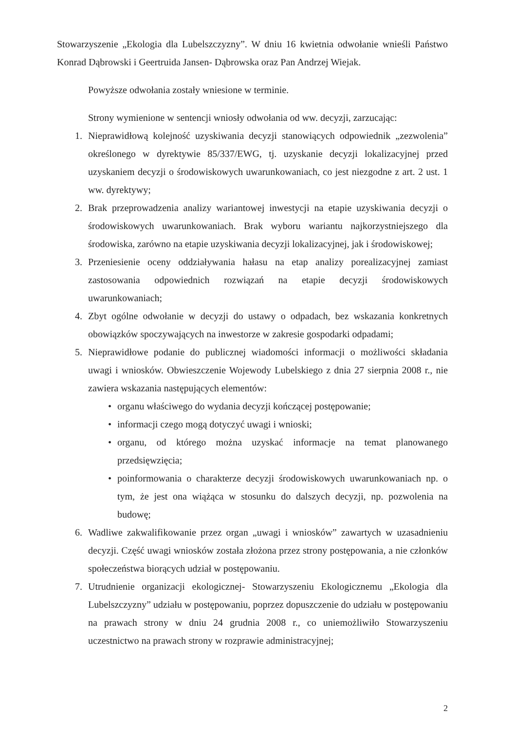Stowarzyszenie „Ekologia dla Lubelszczyzny”. W dniu 16 kwietnia odwołanie wnieśli Państwo Konrad Dąbrowski i Geertruida Jansen- Dąbrowska oraz Pan Andrzej Wiejak.
Powyższe odwołania zostały wniesione w terminie.
Strony wymienione w sentencji wniosły odwołania od ww. decyzji, zarzucając:
1. Nieprawidłową kolejność uzyskiwania decyzji stanowiących odpowiednik „zezwolenia” określonego w dyrektywie 85/337/EWG, tj. uzyskanie decyzji lokalizacyjnej przed uzyskaniem decyzji o środowiskowych uwarunkowaniach, co jest niezgodne z art. 2 ust. 1 ww. dyrektywy;
2. Brak przeprowadzenia analizy wariantowej inwestycji na etapie uzyskiwania decyzji o środowiskowych uwarunkowaniach. Brak wyboru wariantu najkorzystniejszego dla środowiska, zarówno na etapie uzyskiwania decyzji lokalizacyjnej, jak i środowiskowej;
3. Przeniesienie oceny oddziaływania hałasu na etap analizy porealizacyjnej zamiast zastosowania odpowiednich rozwiązań na etapie decyzji środowiskowych uwarunkowaniach;
4. Zbyt ogólne odwołanie w decyzji do ustawy o odpadach, bez wskazania konkretnych obowiązków spoczywających na inwestorze w zakresie gospodarki odpadami;
5. Nieprawidłowe podanie do publicznej wiadomości informacji o możliwości składania uwagi i wniosków. Obwieszczenie Wojewody Lubelskiego z dnia 27 sierpnia 2008 r., nie zawiera wskazania następujących elementów:
• organu właściwego do wydania decyzji kończącej postępowanie;
• informacji czego mogą dotyczyć uwagi i wnioski;
• organu, od którego można uzyskać informacje na temat planowanego przedsięwzięcia;
• poinformowania o charakterze decyzji środowiskowych uwarunkowaniach np. o tym, że jest ona wiążąca w stosunku do dalszych decyzji, np. pozwolenia na budowę;
6. Wadliwe zakwalifikowanie przez organ „uwagi i wniosków” zawartych w uzasadnieniu decyzji. Część uwagi wniosków została złożona przez strony postępowania, a nie członków społeczeństwa biorących udział w postępowaniu.
7. Utrudnienie organizacji ekologicznej- Stowarzyszeniu Ekologicznemu „Ekologia dla Lubelszczyzny” udziału w postępowaniu, poprzez dopuszczenie do udziału w postępowaniu na prawach strony w dniu 24 grudnia 2008 r., co uniemożliwiło Stowarzyszeniu uczestnictwo na prawach strony w rozprawie administracyjnej;
2